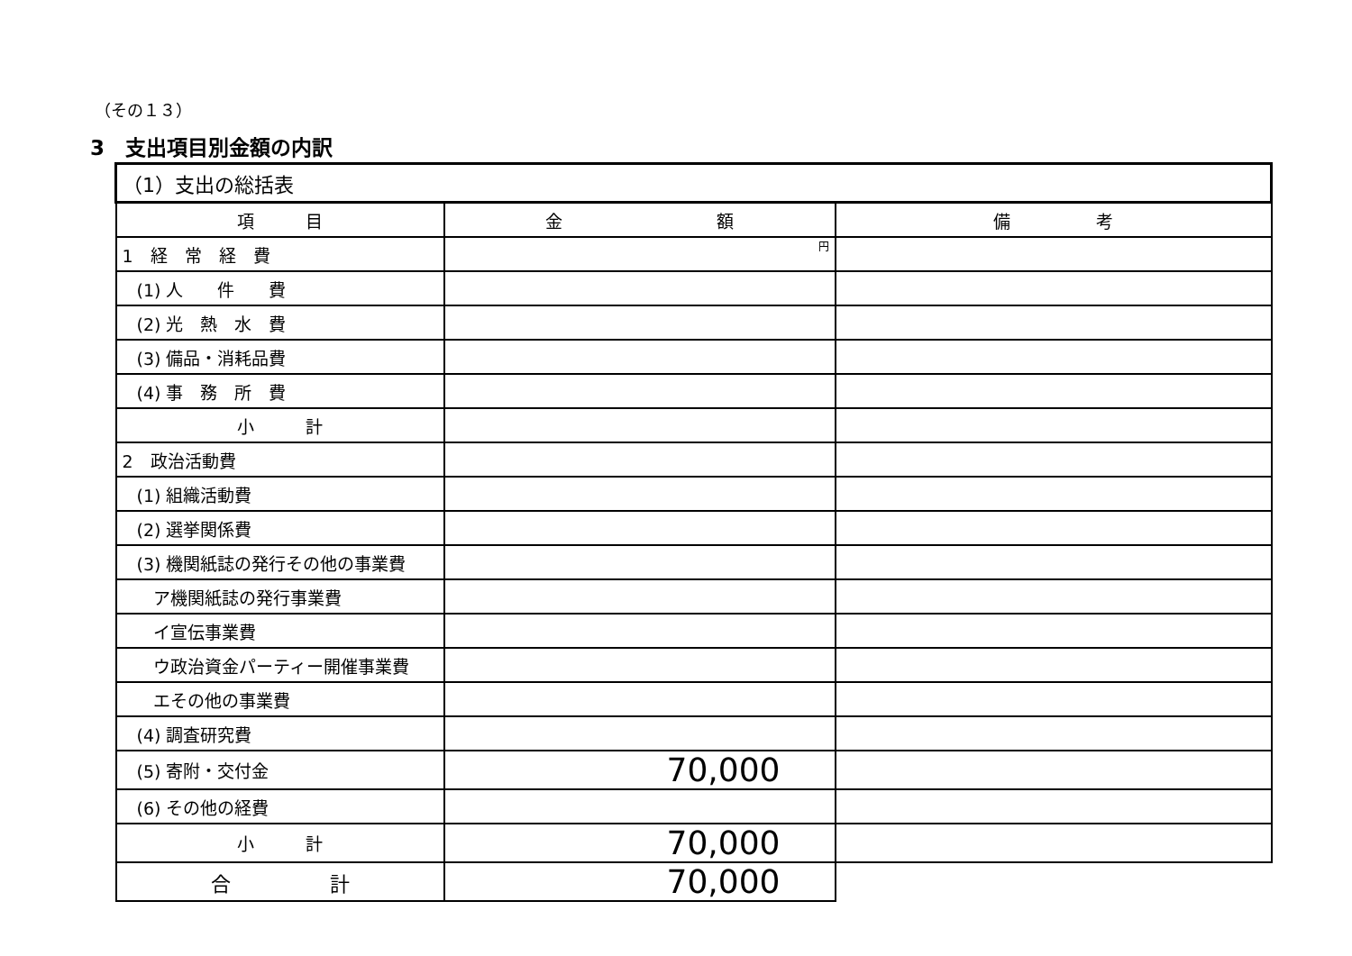（その１３）
3　支出項目別金額の内訳
| （1）支出の総括表 | | |
| --- | --- | --- |
| 項 目 | 金 額 | 備 考 |
| 1 経 常 経 費 | 円 | |
| (1) 人 件 費 | | |
| (2) 光 熱 水 費 | | |
| (3) 備品・消耗品費 | | |
| (4) 事 務 所 費 | | |
| 小 計 | | |
| 2 政治活動費 | | |
| (1) 組織活動費 | | |
| (2) 選挙関係費 | | |
| (3) 機関紙誌の発行その他の事業費 | | |
| ア機関紙誌の発行事業費 | | |
| イ宣伝事業費 | | |
| ウ政治資金パーティー開催事業費 | | |
| エその他の事業費 | | |
| (4) 調査研究費 | | |
| (5) 寄附・交付金 | 70,000 | |
| (6) その他の経費 | | |
| 小 計 | 70,000 | |
| 合 計 | 70,000 | |